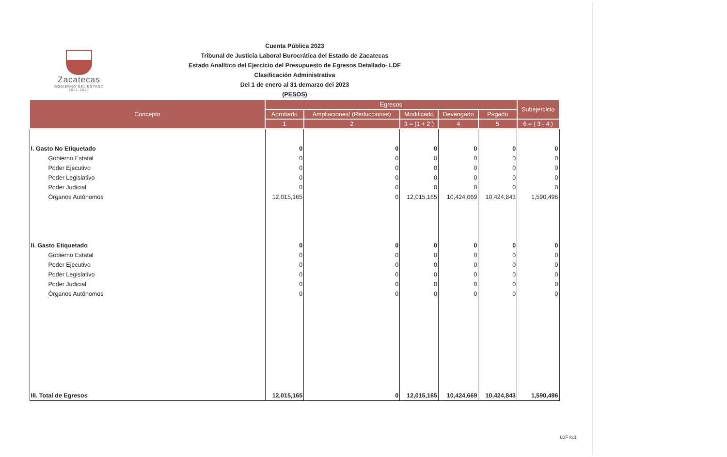Zacatecas
GOBIERNO DEL ESTADO
2021-2027
Cuenta Pública 2023
Tribunal de Justicia Laboral Burocrática del Estado de Zacatecas
Estado Analítico del Ejercicio del Presupuesto de Egresos Detallado- LDF
Clasificación Administrativa
Del 1 de enero al 31 demarzo del 2023
(PESOS)
| Concepto | Egresos | | | | | Subejercicio |
| --- | --- | --- | --- | --- | --- | --- |
| | Aprobado | Ampliaciones/ (Reducciones) | Modificado | Devengado | Pagado | |
| | 1 | 2 | 3 = (1 + 2 ) | 4 | 5 | 6 = ( 3 - 4 ) |
| I. Gasto No Etiquetado | 0 | 0 | 0 | 0 | 0 | 0 |
| Gobierno Estatal | 0 | 0 | 0 | 0 | 0 | 0 |
| Poder Ejecutivo | 0 | 0 | 0 | 0 | 0 | 0 |
| Poder Legislativo | 0 | 0 | 0 | 0 | 0 | 0 |
| Poder Judicial | 0 | 0 | 0 | 0 | 0 | 0 |
| Órganos Autónomos | 12,015,165 | 0 | 12,015,165 | 10,424,669 | 10,424,843 | 1,590,496 |
| II. Gasto Etiquetado | 0 | 0 | 0 | 0 | 0 | 0 |
| Gobierno Estatal | 0 | 0 | 0 | 0 | 0 | 0 |
| Poder Ejecutivo | 0 | 0 | 0 | 0 | 0 | 0 |
| Poder Legislativo | 0 | 0 | 0 | 0 | 0 | 0 |
| Poder Judicial | 0 | 0 | 0 | 0 | 0 | 0 |
| Órganos Autónomos | 0 | 0 | 0 | 0 | 0 | 0 |
| III. Total de Egresos | 12,015,165 | 0 | 12,015,165 | 10,424,669 | 10,424,843 | 1,590,496 |
LDF /6.1